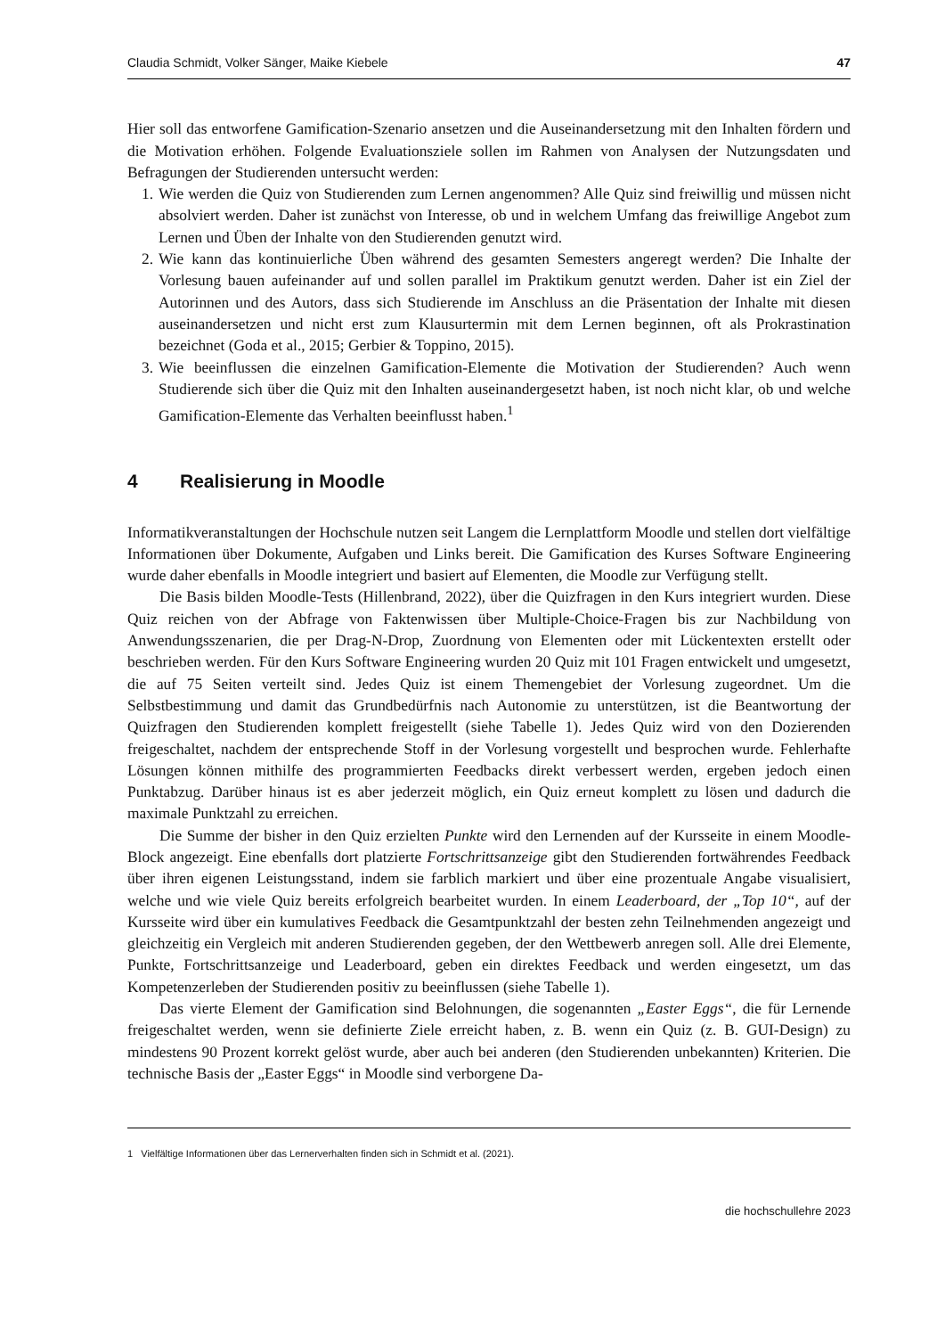Claudia Schmidt, Volker Sänger, Maike Kiebele 47
Hier soll das entworfene Gamification-Szenario ansetzen und die Auseinandersetzung mit den Inhalten fördern und die Motivation erhöhen. Folgende Evaluationsziele sollen im Rahmen von Analysen der Nutzungsdaten und Befragungen der Studierenden untersucht werden:
1. Wie werden die Quiz von Studierenden zum Lernen angenommen? Alle Quiz sind freiwillig und müssen nicht absolviert werden. Daher ist zunächst von Interesse, ob und in welchem Umfang das freiwillige Angebot zum Lernen und Üben der Inhalte von den Studierenden genutzt wird.
2. Wie kann das kontinuierliche Üben während des gesamten Semesters angeregt werden? Die Inhalte der Vorlesung bauen aufeinander auf und sollen parallel im Praktikum genutzt werden. Daher ist ein Ziel der Autorinnen und des Autors, dass sich Studierende im Anschluss an die Präsentation der Inhalte mit diesen auseinandersetzen und nicht erst zum Klausurtermin mit dem Lernen beginnen, oft als Prokrastination bezeichnet (Goda et al., 2015; Gerbier & Toppino, 2015).
3. Wie beeinflussen die einzelnen Gamification-Elemente die Motivation der Studierenden? Auch wenn Studierende sich über die Quiz mit den Inhalten auseinandergesetzt haben, ist noch nicht klar, ob und welche Gamification-Elemente das Verhalten beeinflusst haben.<sup>1</sup>
4 Realisierung in Moodle
Informatikveranstaltungen der Hochschule nutzen seit Langem die Lernplattform Moodle und stellen dort vielfältige Informationen über Dokumente, Aufgaben und Links bereit. Die Gamification des Kurses Software Engineering wurde daher ebenfalls in Moodle integriert und basiert auf Elementen, die Moodle zur Verfügung stellt.
Die Basis bilden Moodle-Tests (Hillenbrand, 2022), über die Quizfragen in den Kurs integriert wurden. Diese Quiz reichen von der Abfrage von Faktenwissen über Multiple-Choice-Fragen bis zur Nachbildung von Anwendungsszenarien, die per Drag-N-Drop, Zuordnung von Elementen oder mit Lückentexten erstellt oder beschrieben werden. Für den Kurs Software Engineering wurden 20 Quiz mit 101 Fragen entwickelt und umgesetzt, die auf 75 Seiten verteilt sind. Jedes Quiz ist einem Themengebiet der Vorlesung zugeordnet. Um die Selbstbestimmung und damit das Grundbedürfnis nach Autonomie zu unterstützen, ist die Beantwortung der Quizfragen den Studierenden komplett freigestellt (siehe Tabelle 1). Jedes Quiz wird von den Dozierenden freigeschaltet, nachdem der entsprechende Stoff in der Vorlesung vorgestellt und besprochen wurde. Fehlerhafte Lösungen können mithilfe des programmierten Feedbacks direkt verbessert werden, ergeben jedoch einen Punktabzug. Darüber hinaus ist es aber jederzeit möglich, ein Quiz erneut komplett zu lösen und dadurch die maximale Punktzahl zu erreichen.
Die Summe der bisher in den Quiz erzielten Punkte wird den Lernenden auf der Kursseite in einem Moodle-Block angezeigt. Eine ebenfalls dort platzierte Fortschrittsanzeige gibt den Studierenden fortwährendes Feedback über ihren eigenen Leistungsstand, indem sie farblich markiert und über eine prozentuale Angabe visualisiert, welche und wie viele Quiz bereits erfolgreich bearbeitet wurden. In einem Leaderboard, der „Top 10“, auf der Kursseite wird über ein kumulatives Feedback die Gesamtpunktzahl der besten zehn Teilnehmenden angezeigt und gleichzeitig ein Vergleich mit anderen Studierenden gegeben, der den Wettbewerb anregen soll. Alle drei Elemente, Punkte, Fortschrittsanzeige und Leaderboard, geben ein direktes Feedback und werden eingesetzt, um das Kompetenzerleben der Studierenden positiv zu beeinflussen (siehe Tabelle 1).
Das vierte Element der Gamification sind Belohnungen, die sogenannten „Easter Eggs“, die für Lernende freigeschaltet werden, wenn sie definierte Ziele erreicht haben, z. B. wenn ein Quiz (z. B. GUI-Design) zu mindestens 90 Prozent korrekt gelöst wurde, aber auch bei anderen (den Studierenden unbekannten) Kriterien. Die technische Basis der „Easter Eggs“ in Moodle sind verborgene Da-
1 Vielfältige Informationen über das Lernerverhalten finden sich in Schmidt et al. (2021).
die hochschullehre 2023